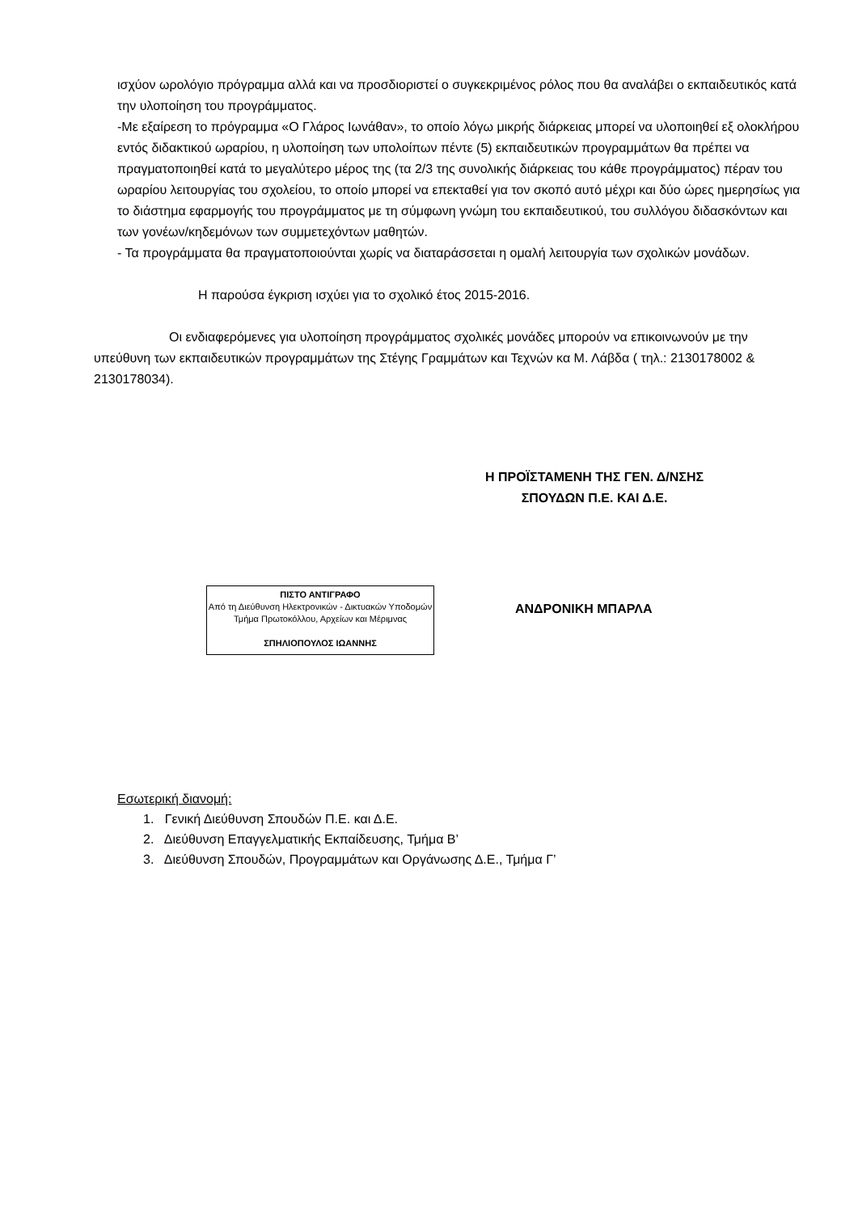ισχύον ωρολόγιο πρόγραμμα αλλά και να προσδιοριστεί ο συγκεκριμένος ρόλος που θα αναλάβει ο εκπαιδευτικός κατά την υλοποίηση του προγράμματος.
-Με εξαίρεση το πρόγραμμα «Ο Γλάρος Ιωνάθαν», το οποίο λόγω μικρής διάρκειας μπορεί να υλοποιηθεί εξ ολοκλήρου εντός διδακτικού ωραρίου, η υλοποίηση των υπολοίπων πέντε (5) εκπαιδευτικών προγραμμάτων θα πρέπει να πραγματοποιηθεί κατά το μεγαλύτερο μέρος της (τα 2/3 της συνολικής διάρκειας του κάθε προγράμματος) πέραν του ωραρίου λειτουργίας του σχολείου, το οποίο μπορεί να επεκταθεί για τον σκοπό αυτό μέχρι και δύο ώρες ημερησίως για το διάστημα εφαρμογής του προγράμματος με τη σύμφωνη γνώμη του εκπαιδευτικού, του συλλόγου διδασκόντων και των γονέων/κηδεμόνων των συμμετεχόντων μαθητών.
- Τα προγράμματα θα πραγματοποιούνται χωρίς να διαταράσσεται η ομαλή λειτουργία των σχολικών μονάδων.
Η παρούσα έγκριση ισχύει για το σχολικό έτος 2015-2016.
Οι ενδιαφερόμενες για υλοποίηση προγράμματος σχολικές μονάδες μπορούν να επικοινωνούν με την υπεύθυνη των εκπαιδευτικών προγραμμάτων της Στέγης Γραμμάτων και Τεχνών κα Μ. Λάβδα ( τηλ.: 2130178002 & 2130178034).
Η ΠΡΟΪΣΤΑΜΕΝΗ ΤΗΣ ΓΕΝ. Δ/ΝΣΗΣ
ΣΠΟΥΔΩΝ Π.Ε. ΚΑΙ Δ.Ε.
ΠΙΣΤΟ ΑΝΤΙΓΡΑΦΟ
Από τη Διεύθυνση Ηλεκτρονικών - Δικτυακών Υποδομών
Τμήμα Πρωτοκόλλου, Αρχείων και Μέριμνας
ΣΠΗΛΙΟΠΟΥΛΟΣ ΙΩΑΝΝΗΣ
ΑΝΔΡΟΝΙΚΗ ΜΠΑΡΛΑ
Εσωτερική διανομή:
1. Γενική Διεύθυνση Σπουδών Π.Ε. και Δ.Ε.
2. Διεύθυνση Επαγγελματικής Εκπαίδευσης, Τμήμα Β’
3. Διεύθυνση Σπουδών, Προγραμμάτων και Οργάνωσης Δ.Ε., Τμήμα Γ’